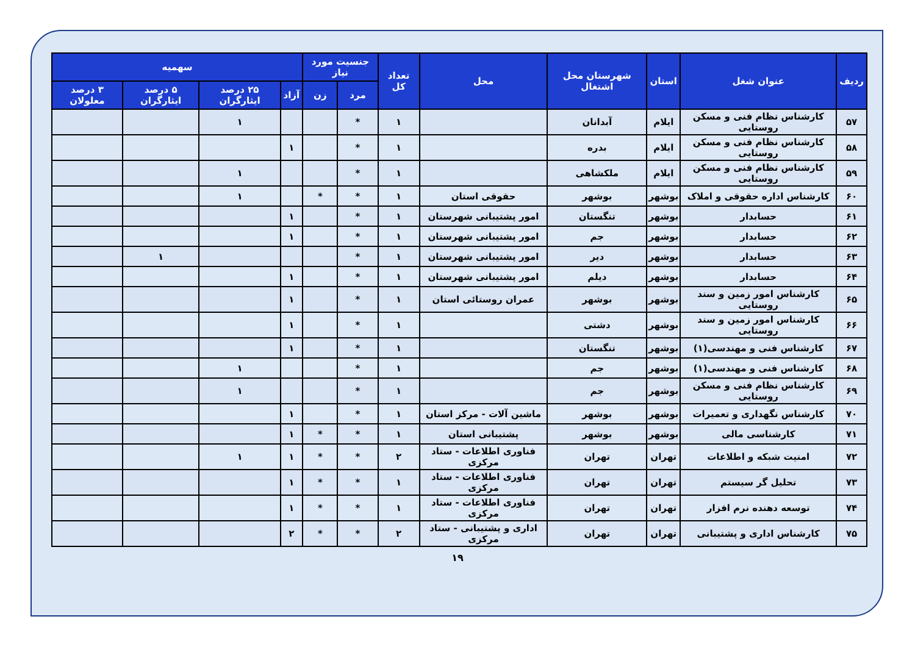| ردیف | عنوان شغل | استان | شهرستان محل اشتغال | محل | تعداد کل | جنسیت مورد نیاز | | سهمیه | | | |
| --- | --- | --- | --- | --- | --- | --- | --- | --- | --- | --- | --- |
| | | | | | | مرد | زن | آزاد | ۲۵ درصد ایثارگران | ۵ درصد ایثارگران | ۳ درصد معلولان |
| ۵۷ | کارشناس نظام فنی و مسکن روستایی | ایلام | آبدانان | | ۱ | * | | | ۱ | | |
| ۵۸ | کارشناس نظام فنی و مسکن روستایی | ایلام | بدره | | ۱ | * | | ۱ | | | |
| ۵۹ | کارشناس نظام فنی و مسکن روستایی | ایلام | ملکشاهی | | ۱ | * | | | ۱ | | |
| ۶۰ | کارشناس اداره حقوقی و املاک | بوشهر | بوشهر | حقوقی استان | ۱ | * | * | | ۱ | | |
| ۶۱ | حسابدار | بوشهر | تنگستان | امور پشتیبانی شهرستان | ۱ | * | | ۱ | | | |
| ۶۲ | حسابدار | بوشهر | جم | امور پشتیبانی شهرستان | ۱ | * | | ۱ | | | |
| ۶۳ | حسابدار | بوشهر | دیر | امور پشتیبانی شهرستان | ۱ | * | | | | ۱ | |
| ۶۴ | حسابدار | بوشهر | دیلم | امور پشتیبانی شهرستان | ۱ | * | | ۱ | | | |
| ۶۵ | کارشناس امور زمین و سند روستایی | بوشهر | بوشهر | عمران روستائی استان | ۱ | * | | ۱ | | | |
| ۶۶ | کارشناس امور زمین و سند روستایی | بوشهر | دشتی | | ۱ | * | | ۱ | | | |
| ۶۷ | کارشناس فنی و مهندسی(۱) | بوشهر | تنگستان | | ۱ | * | | ۱ | | | |
| ۶۸ | کارشناس فنی و مهندسی(۱) | بوشهر | جم | | ۱ | * | | | ۱ | | |
| ۶۹ | کارشناس نظام فنی و مسکن روستایی | بوشهر | جم | | ۱ | * | | | ۱ | | |
| ۷۰ | کارشناس نگهداری و تعمیرات | بوشهر | بوشهر | ماشین آلات - مرکز استان | ۱ | * | | ۱ | | | |
| ۷۱ | کارشناسی مالی | بوشهر | بوشهر | پشتیبانی استان | ۱ | * | * | ۱ | | | |
| ۷۲ | امنیت شبکه و اطلاعات | تهران | تهران | فناوری اطلاعات - ستاد مرکزی | ۲ | * | * | ۱ | ۱ | | |
| ۷۳ | تحلیل گر سیستم | تهران | تهران | فناوری اطلاعات - ستاد مرکزی | ۱ | * | * | ۱ | | | |
| ۷۴ | توسعه دهنده نرم افزار | تهران | تهران | فناوری اطلاعات - ستاد مرکزی | ۱ | * | * | ۱ | | | |
| ۷۵ | کارشناس اداری و پشتیبانی | تهران | تهران | اداری و پشتیبانی - ستاد مرکزی | ۲ | * | * | ۲ | | | |
۱۹